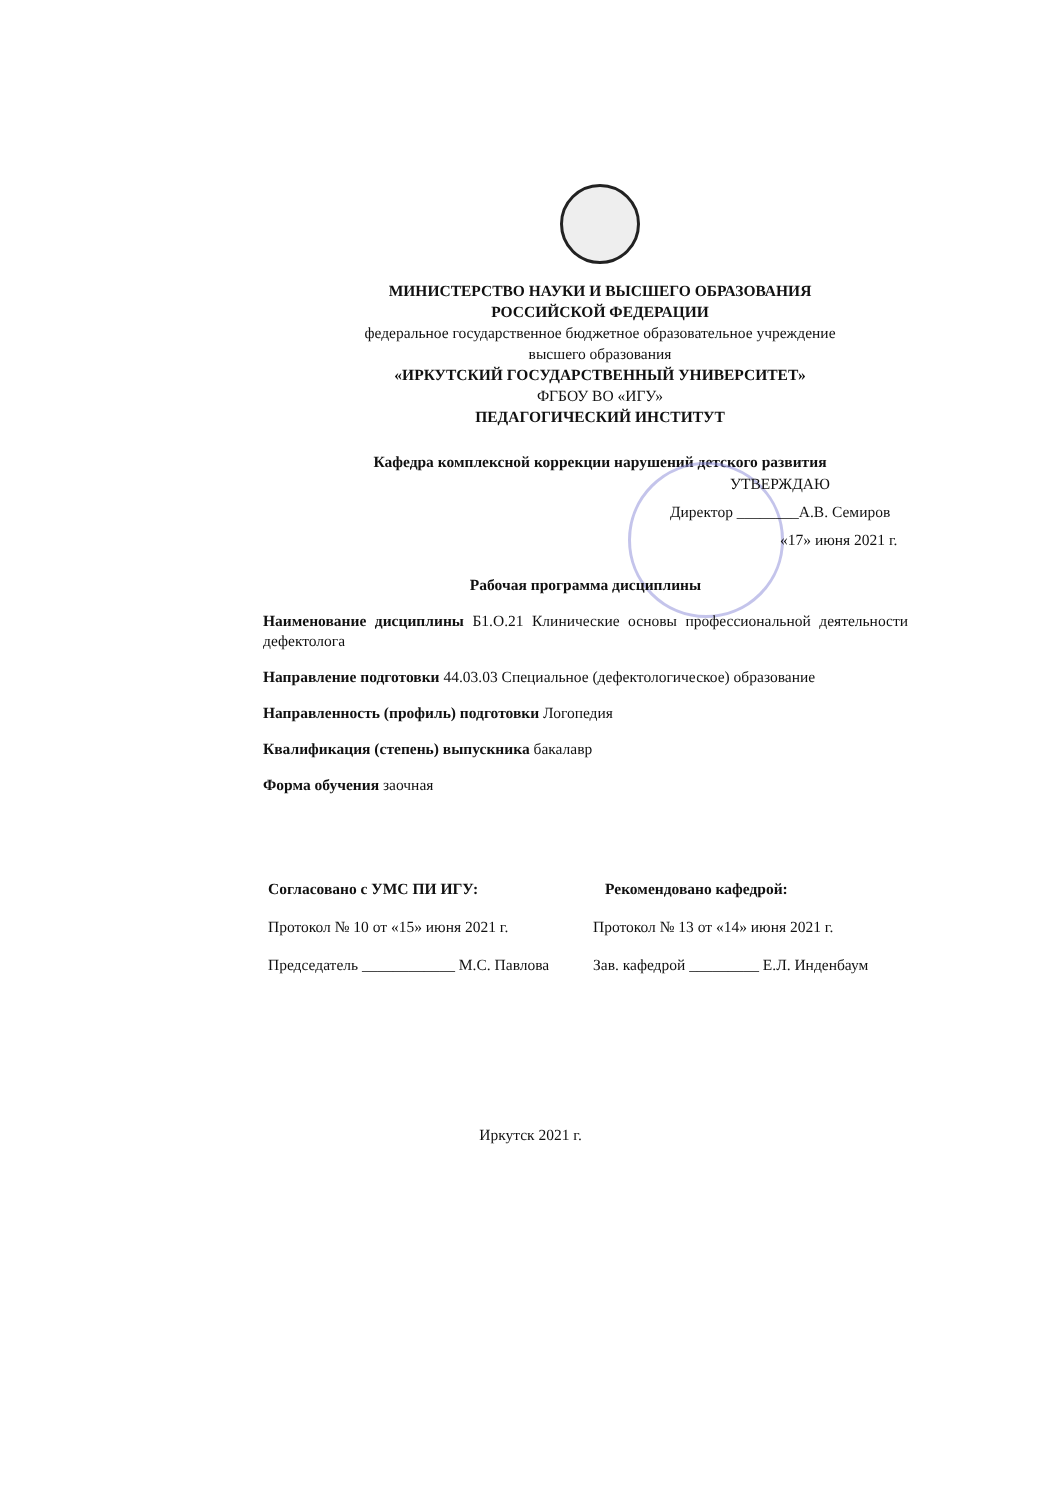МИНИСТЕРСТВО НАУКИ И ВЫСШЕГО ОБРАЗОВАНИЯ
РОССИЙСКОЙ ФЕДЕРАЦИИ
федеральное государственное бюджетное образовательное учреждение
высшего образования
«ИРКУТСКИЙ ГОСУДАРСТВЕННЫЙ УНИВЕРСИТЕТ»
ФГБОУ ВО «ИГУ»
ПЕДАГОГИЧЕСКИЙ ИНСТИТУТ
Кафедра комплексной коррекции нарушений детского развития
УТВЕРЖДАЮ
Директор ________А.В. Семиров
«17» июня 2021 г.
Рабочая программа дисциплины
Наименование дисциплины Б1.О.21 Клинические основы профессиональной деятельности дефектолога
Направление подготовки 44.03.03 Специальное (дефектологическое) образование
Направленность (профиль) подготовки Логопедия
Квалификация (степень) выпускника бакалавр
Форма обучения заочная
Согласовано с УМС ПИ ИГУ:
Протокол № 10 от «15» июня 2021 г.
Председатель ____________ М.С. Павлова
Рекомендовано кафедрой:
Протокол № 13 от «14» июня 2021 г.
Зав. кафедрой _________ Е.Л. Инденбаум
Иркутск 2021 г.